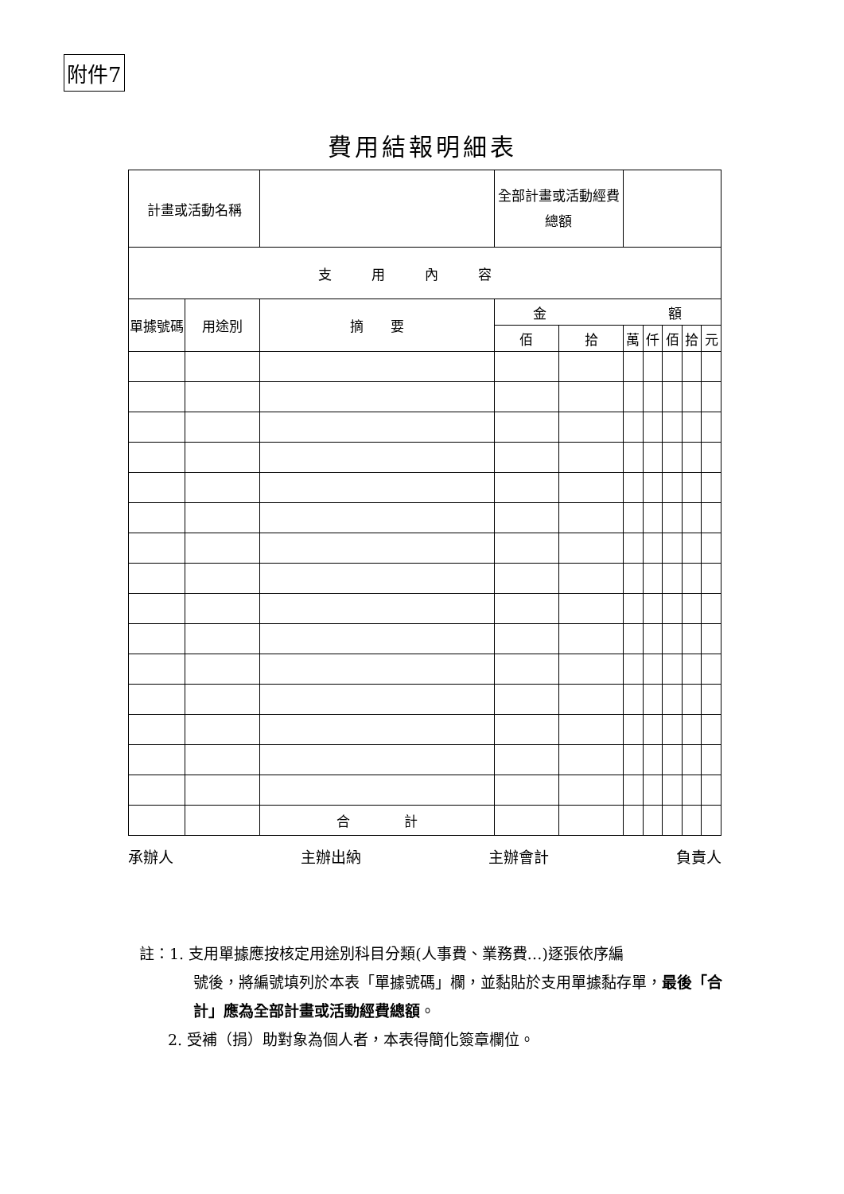附件7
費用結報明細表
| 計畫或活動名稱 | | | 全部計畫或活動經費總額 | | | | | | |
| 支用內容 | | | | | | | | | |
| 單據號碼 | 用途別 | 摘 要 | 金 額 | | | | | | |
| | | | 佰 | 拾 | 萬 | 仟 | 佰 | 拾 | 元 |
| | | 合 計 | | | | | | | |
承辦人 主辦出納 主辦會計 負責人
註：1. 支用單據應按核定用途別科目分類(人事費、業務費…)逐張依序編
號後，將編號填列於本表「單據號碼」欄，並黏貼於支用單據黏存單，最後「合計」應為全部計畫或活動經費總額。
2. 受補（捐）助對象為個人者，本表得簡化簽章欄位。